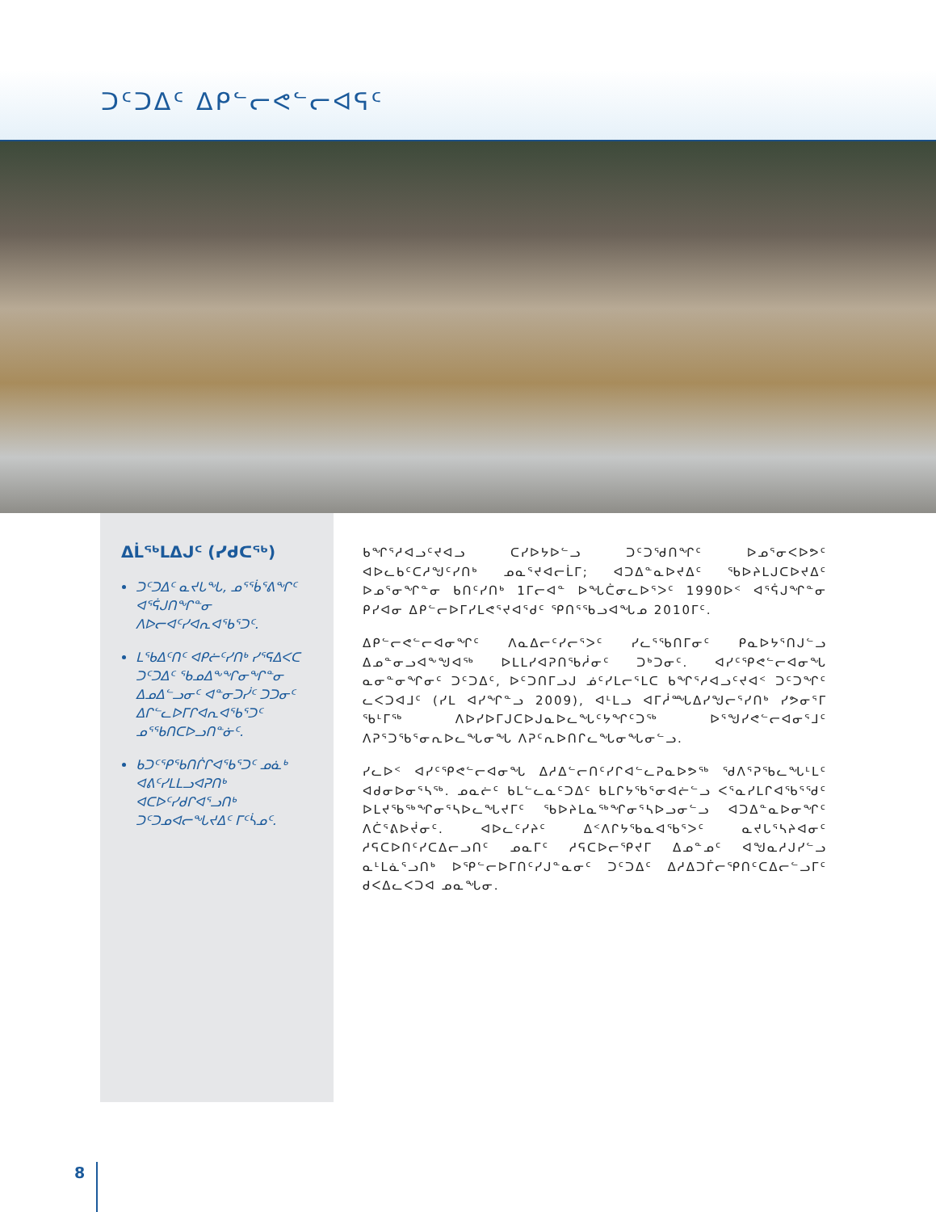ᑐᑦᑐᐃᑦ ᐃᑭᓪᓕᕙᓪᓕᐊᕋᑦ
ᐃᒫᖅᒪᐃᒍᑦ (ᓯᑯᑕᖅ)
ᑐᑦᑐᐃᑦ ᓇᔪᒐᖓ, ᓄᕐᖄᕐᕕᖏᑦ ᐊᕐᕌᒍᑎᖏᓐᓂ ᐱᐅᓕᐊᑦᓯᐊᕆᐊᖃᕐᑐᑦ.
ᒪᖃᐃᑦᑎᑦ ᐊᑭᓖᑦᓯᑎᒃ ᓯᕐᕋᐃᐸᑕ ᑐᑦᑐᐃᑦ ᖃᓄᐃᖕᖏᓂᖏᓐᓂ ᐃᓄᐃᓪᓗᓂᑦ ᐊᓐᓂᑐᓰᑦ ᑐᑐᓂᑦ ᐃᒋᓪᓚᐅᒥᒋᐊᕆᐊᖃᕐᑐᑦ ᓄᕐᖃᑎᑕᐅᓗᑎᓐᓃᑦ.
ᑲᑐᑦᕿᖃᑎᒌᒋᐊᖃᕐᑐᑦ ᓄᓈᒃ ᐊᕕᑦᓯᒪᒪᓗᐊᕈᑎᒃ ᐊᑕᐅᑦᓯᑯᒋᐊᕐᓗᑎᒃ ᑐᑦᑐᓄᐊᓕᖓᔪᐃᑦ ᒥᑦᓵᓄᑦ.
ᑲᖏᕐᓱᐊᓗᑦᔪᐊᓗ ᑕᓯᐅᔭᐅᓪᓗ ᑐᑦᑐᖁᑎᖏᑦ ᐅᓄᕐᓂᐸᐅᕗᑦ ᐊᐅᓚᑲᑦᑕᓱᖑᑦᓯᑎᒃ ᓄᓇᕐᔪᐊᓕᒫᒥ; ᐊᑐᐃᓐᓇᐅᔪᐃᑦ ᖃᐅᔨᒪᒍᑕᐅᔪᐃᑦ ᐅᓄᕐᓂᖏᓐᓂ ᑲᑎᑦᓯᑎᒃ 1ᒥᓕᐊᓐ ᐅᖓᑖᓂᓚᐅᕐᐳᑦ 1990ᐅᑉ ᐊᕐᕌᒍᖏᓐᓂ ᑭᓯᐊᓂ ᐃᑭᓪᓕᐅᒥᓯᒪᕙᕐᔪᐊᕐᑯᑦ ᕿᑎᕐᖃᓗᐊᖓᓄ 2010ᒥᑦ.
ᐃᑭᓪᓕᕙᓪᓕᐊᓂᖏᑦ ᐱᓇᐃᓕᑦᓯᓕᕐᐳᑦ ᓯᓚᕐᖃᑎᒥᓂᑦ ᑭᓇᐅᔭᕐᑎᒍᓪᓗ ᐃᓄᓐᓂᓗᐊᖕᖑᐊᖅ ᐅᒪᒪᓯᐊᕈᑎᖃᓲᓂᑦ ᑐᒃᑐᓂᑦ. ᐊᓯᑦᕿᕙᓪᓕᐊᓂᖓ ᓇᓂᓐᓂᖏᓂᑦ ᑐᑦᑐᐃᑦ, ᐅᑦᑐᑎᒥᓗᒍ ᓅᑦᓯᒪᓕᕐᒪᑕ ᑲᖏᕐᓱᐊᓗᑦᔪᐊᑉ ᑐᑦᑐᖏᑦ ᓚᐸᑐᐊᒧᑦ (ᓯᒪ ᐊᓯᖏᓐᓗ 2009), ᐊᒻᒪᓗ ᐊᒥᓲᙵᐃᓯᖑᓕᕐᓯᑎᒃ ᓯᕗᓂᕐᒥ ᖃᒻᒥᖅ ᐱᐅᓯᐅᒥᒍᑕᐅᒍᓇᐅᓚᖓᑦᔭᖏᑦᑐᖅ ᐅᕐᖑᓯᕙᓪᓕᐊᓂᕐᒧᑦ ᐱᕈᕐᑐᖃᕐᓂᕆᐅᓚᖓᓂᖓ ᐱᕈᑦᕆᐅᑎᒋᓚᖓᓂᖓᓂᓪᓗ.
ᓯᓚᐅᑉ ᐊᓯᑦᕿᕙᓪᓕᐊᓂᖓ ᐃᓱᐃᓪᓕᑎᑦᓯᒋᐊᓪᓚᕈᓇᐅᕗᖅ ᖁᐱᕐᕈᖃᓚᖓᒻᒪᑦ ᐊᑯᓂᐅᓂᕐᓴᖅ. ᓄᓇᓖᑦ ᑲᒪᓪᓚᓇᑦᑐᐃᑦ ᑲᒪᒋᔭᖃᕐᓂᐊᓖᓪᓗ ᐸᕐᓇᓯᒪᒋᐊᖃᕐᖁᑦ ᐅᒪᔪᖃᖅᖏᓂᕐᓴᐅᓚᖓᔪᒥᑦ ᖃᐅᔨᒪᓇᖅᖏᓂᕐᓴᐅᓗᓂᓪᓗ ᐊᑐᐃᓐᓇᐅᓂᖏᑦ ᐱᑖᕐᕕᐅᔫᓂᑦ. ᐊᐅᓚᑦᓯᔨᑦ ᐃᑉᐱᒋᔭᖃᓇᐊᖃᕐᐳᑦ ᓇᔪᒐᕐᓴᔨᐊᓂᑦ ᓱᕋᑕᐅᑎᑦᓯᑕᐃᓕᓗᑎᑦ ᓄᓇᒥᑦ ᓱᕋᑕᐅᓕᕿᔪᒥ ᐃᓄᓐᓄᑦ ᐊᖑᓇᓱᒍᓯᓪᓗ ᓇᒻᒪᓈᕐᓗᑎᒃ ᐅᕿᓪᓕᐅᒥᑎᑦᓯᒍᓐᓇᓂᑦ ᑐᑦᑐᐃᑦ ᐃᓱᐃᑐᒦᓕᕿᑎᑦᑕᐃᓕᓪᓗᒥᑦ ᑯᐸᐃᓚᐸᑐᐊ ᓄᓇᖓᓂ.
8